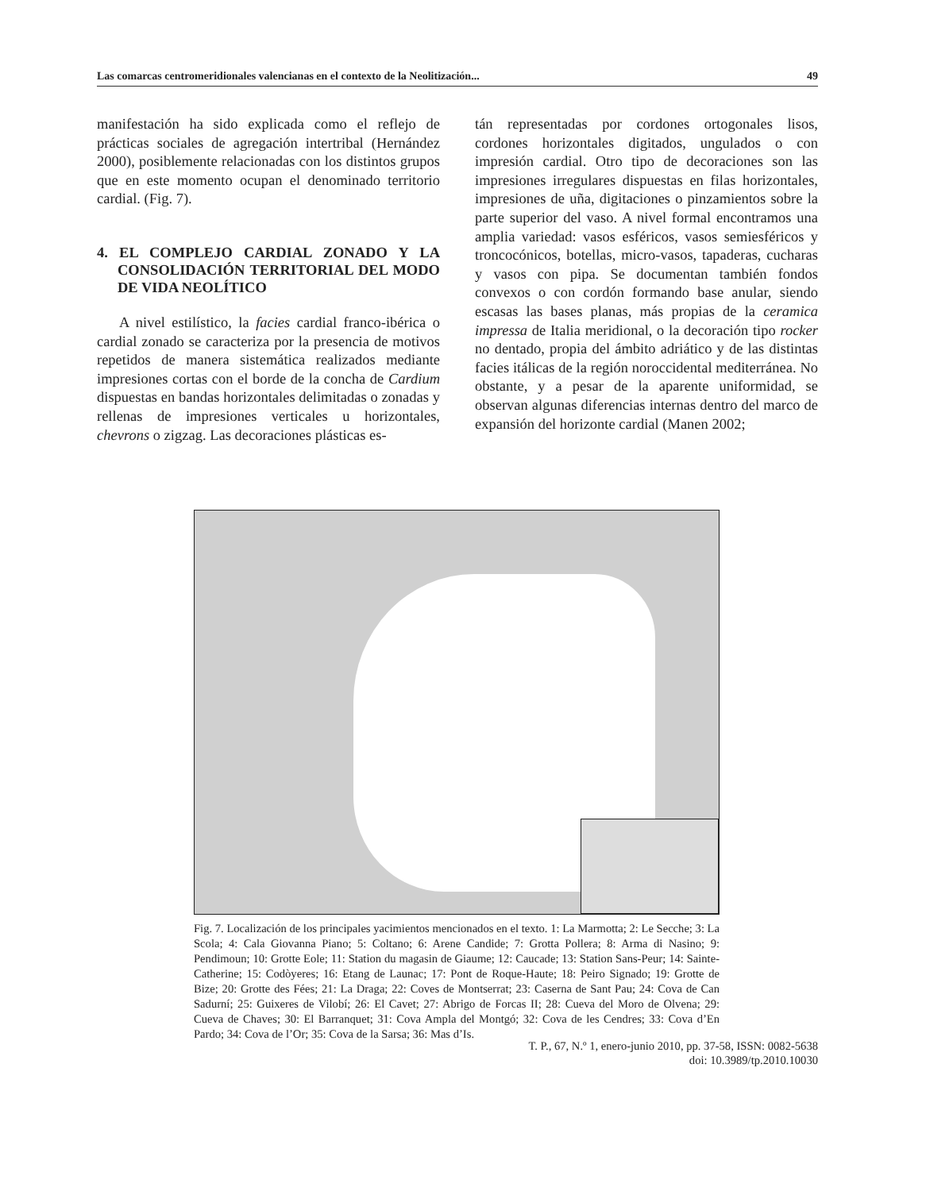Las comarcas centromeridionales valencianas en el contexto de la Neolitización... 49
manifestación ha sido explicada como el reflejo de prácticas sociales de agregación intertribal (Hernández 2000), posiblemente relacionadas con los distintos grupos que en este momento ocupan el denominado territorio cardial. (Fig. 7).
4. EL COMPLEJO CARDIAL ZONADO Y LA CONSOLIDACIÓN TERRITORIAL DEL MODO DE VIDA NEOLÍTICO
A nivel estilístico, la facies cardial franco-ibérica o cardial zonado se caracteriza por la presencia de motivos repetidos de manera sistemática realizados mediante impresiones cortas con el borde de la concha de Cardium dispuestas en bandas horizontales delimitadas o zonadas y rellenas de impresiones verticales u horizontales, chevrons o zigzag. Las decoraciones plásticas es-
tán representadas por cordones ortogonales lisos, cordones horizontales digitados, ungulados o con impresión cardial. Otro tipo de decoraciones son las impresiones irregulares dispuestas en filas horizontales, impresiones de uña, digitaciones o pinzamientos sobre la parte superior del vaso. A nivel formal encontramos una amplia variedad: vasos esféricos, vasos semiesféricos y troncocónicos, botellas, micro-vasos, tapaderas, cucharas y vasos con pipa. Se documentan también fondos convexos o con cordón formando base anular, siendo escasas las bases planas, más propias de la ceramica impressa de Italia meridional, o la decoración tipo rocker no dentado, propia del ámbito adriático y de las distintas facies itálicas de la región noroccidental mediterránea. No obstante, y a pesar de la aparente uniformidad, se observan algunas diferencias internas dentro del marco de expansión del horizonte cardial (Manen 2002;
Fig. 7. Localización de los principales yacimientos mencionados en el texto. 1: La Marmotta; 2: Le Secche; 3: La Scola; 4: Cala Giovanna Piano; 5: Coltano; 6: Arene Candide; 7: Grotta Pollera; 8: Arma di Nasino; 9: Pendimoun; 10: Grotte Eole; 11: Station du magasin de Giaume; 12: Caucade; 13: Station Sans-Peur; 14: Sainte-Catherine; 15: Codòyeres; 16: Etang de Launac; 17: Pont de Roque-Haute; 18: Peiro Signado; 19: Grotte de Bize; 20: Grotte des Fées; 21: La Draga; 22: Coves de Montserrat; 23: Caserna de Sant Pau; 24: Cova de Can Sadurní; 25: Guixeres de Vilobí; 26: El Cavet; 27: Abrigo de Forcas II; 28: Cueva del Moro de Olvena; 29: Cueva de Chaves; 30: El Barranquet; 31: Cova Ampla del Montgó; 32: Cova de les Cendres; 33: Cova d’En Pardo; 34: Cova de l’Or; 35: Cova de la Sarsa; 36: Mas d’Is.
T. P., 67, N.º 1, enero-junio 2010, pp. 37-58, ISSN: 0082-5638
doi: 10.3989/tp.2010.10030